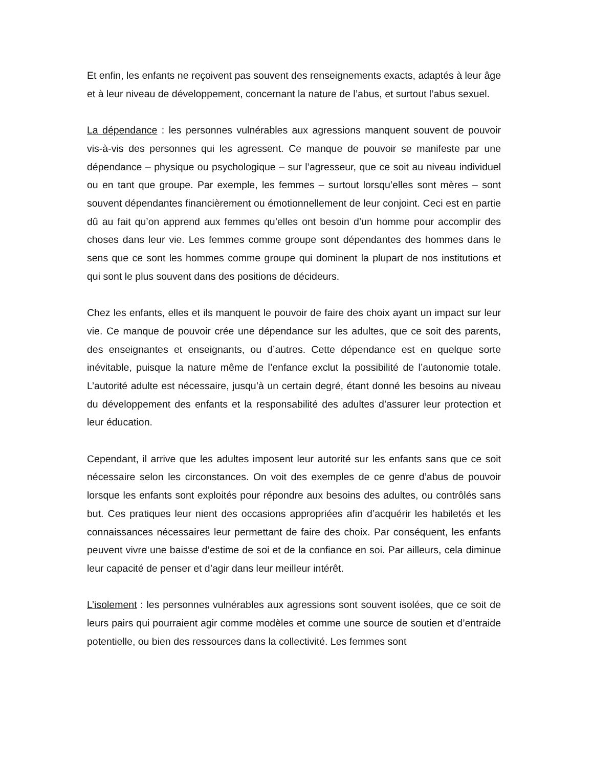Et enfin, les enfants ne reçoivent pas souvent des renseignements exacts, adaptés à leur âge et à leur niveau de développement, concernant la nature de l’abus, et surtout l’abus sexuel.
La dépendance : les personnes vulnérables aux agressions manquent souvent de pouvoir vis-à-vis des personnes qui les agressent. Ce manque de pouvoir se manifeste par une dépendance – physique ou psychologique – sur l’agresseur, que ce soit au niveau individuel ou en tant que groupe. Par exemple, les femmes – surtout lorsqu’elles sont mères – sont souvent dépendantes financièrement ou émotionnellement de leur conjoint. Ceci est en partie dû au fait qu’on apprend aux femmes qu’elles ont besoin d’un homme pour accomplir des choses dans leur vie. Les femmes comme groupe sont dépendantes des hommes dans le sens que ce sont les hommes comme groupe qui dominent la plupart de nos institutions et qui sont le plus souvent dans des positions de décideurs.
Chez les enfants, elles et ils manquent le pouvoir de faire des choix ayant un impact sur leur vie. Ce manque de pouvoir crée une dépendance sur les adultes, que ce soit des parents, des enseignantes et enseignants, ou d’autres. Cette dépendance est en quelque sorte inévitable, puisque la nature même de l’enfance exclut la possibilité de l’autonomie totale. L’autorité adulte est nécessaire, jusqu’à un certain degré, étant donné les besoins au niveau du développement des enfants et la responsabilité des adultes d’assurer leur protection et leur éducation.
Cependant, il arrive que les adultes imposent leur autorité sur les enfants sans que ce soit nécessaire selon les circonstances. On voit des exemples de ce genre d’abus de pouvoir lorsque les enfants sont exploités pour répondre aux besoins des adultes, ou contrôlés sans but. Ces pratiques leur nient des occasions appropriées afin d’acquérir les habiletés et les connaissances nécessaires leur permettant de faire des choix. Par conséquent, les enfants peuvent vivre une baisse d’estime de soi et de la confiance en soi. Par ailleurs, cela diminue leur capacité de penser et d’agir dans leur meilleur intérêt.
L’isolement : les personnes vulnérables aux agressions sont souvent isolées, que ce soit de leurs pairs qui pourraient agir comme modèles et comme une source de soutien et d’entraide potentielle, ou bien des ressources dans la collectivité. Les femmes sont